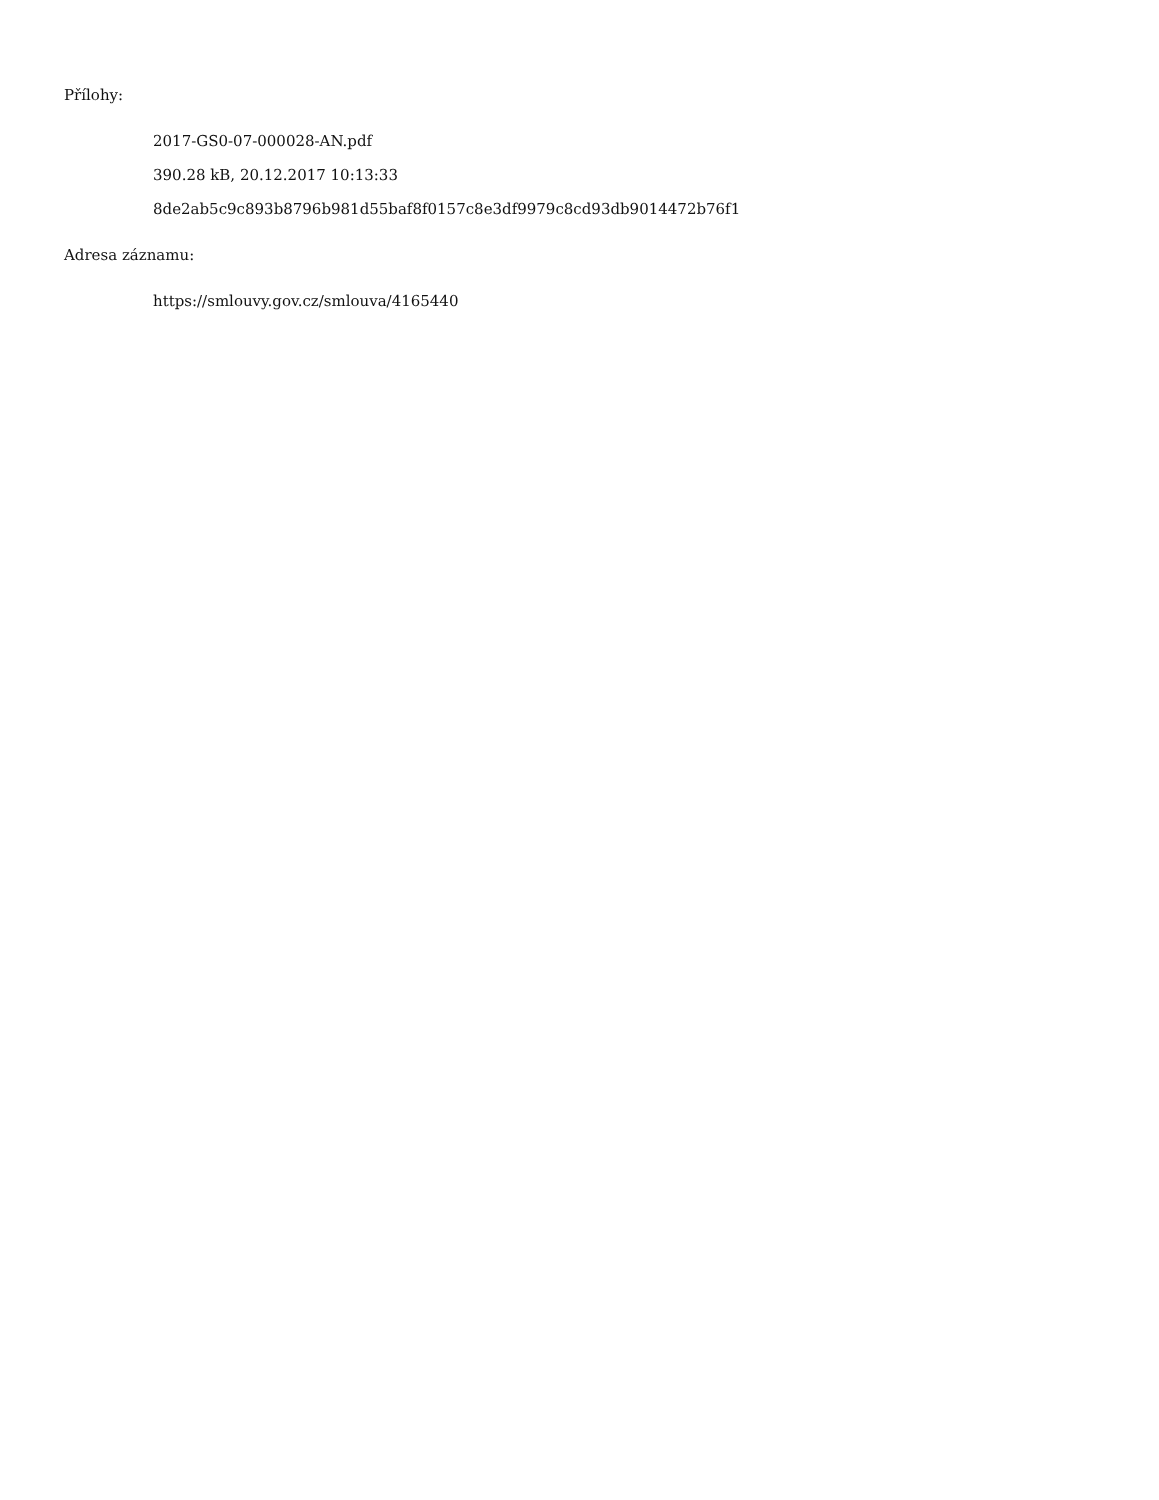Přílohy:
2017-GS0-07-000028-AN.pdf
390.28 kB, 20.12.2017 10:13:33
8de2ab5c9c893b8796b981d55baf8f0157c8e3df9979c8cd93db9014472b76f1
Adresa záznamu:
https://smlouvy.gov.cz/smlouva/4165440